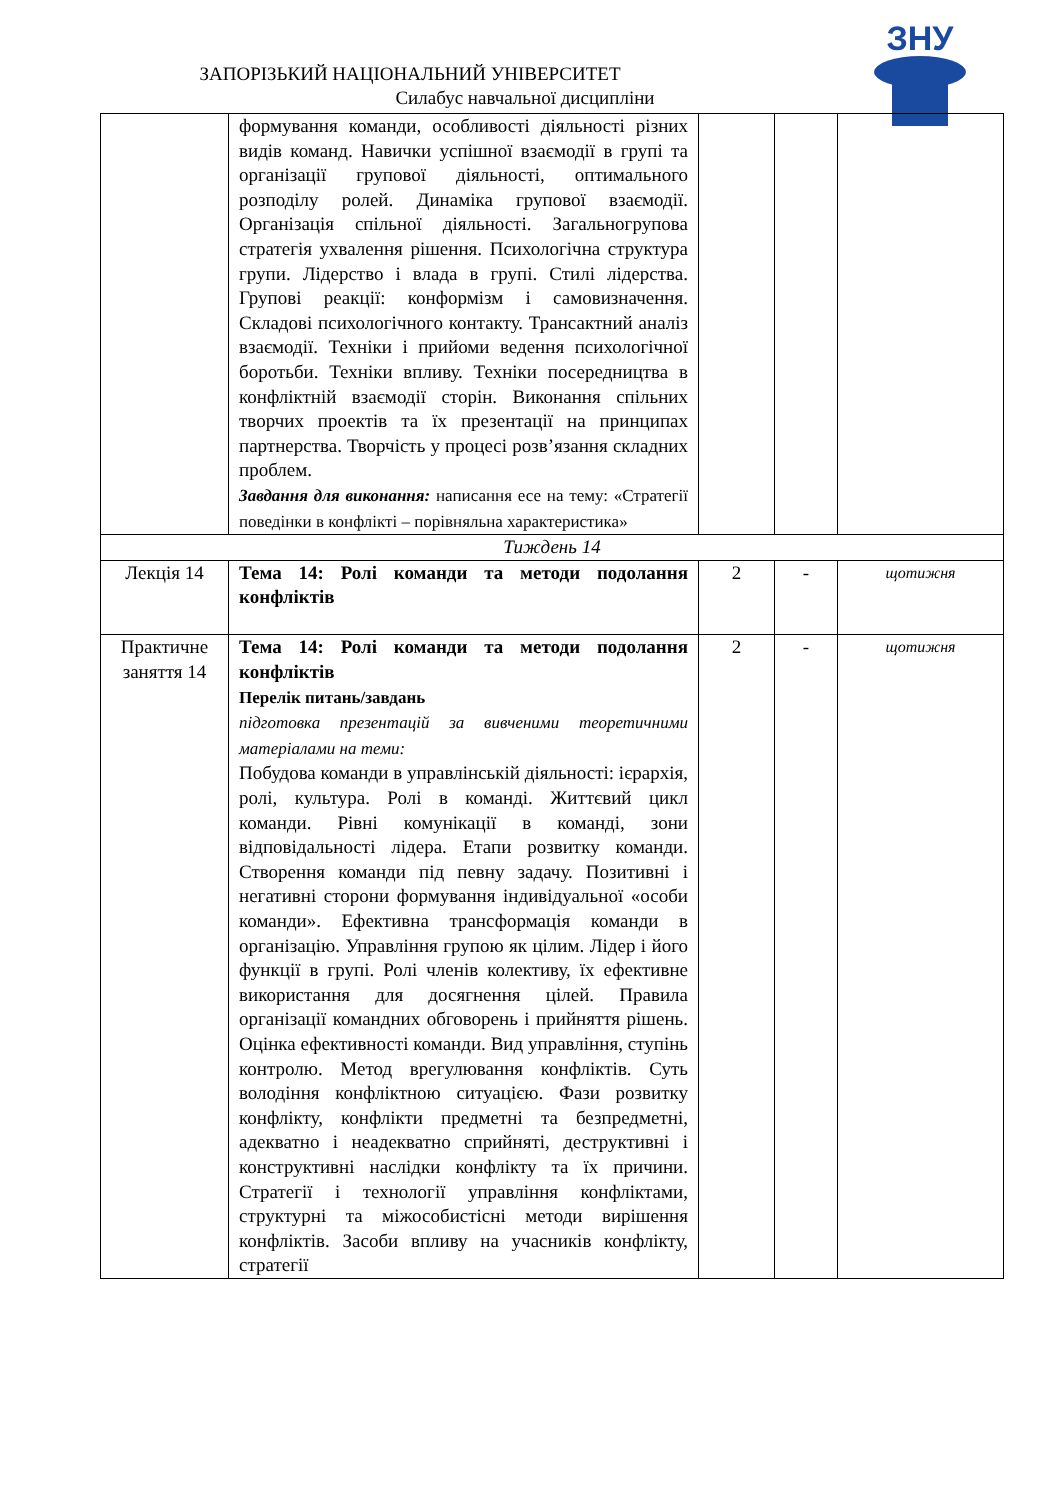ЗАПОРІЗЬКИЙ НАЦІОНАЛЬНИЙ УНІВЕРСИТЕТ
Силабус навчальної дисципліни
ЗНУ
| | формування команди, особливості діяльності різних видів команд. Навички успішної взаємодії в групі та організації групової діяльності, оптимального розподілу ролей. Динаміка групової взаємодії. Організація спільної діяльності. Загальногрупова стратегія ухвалення рішення. Психологічна структура групи. Лідерство і влада в групі. Стилі лідерства. Групові реакції: конформізм і самовизначення. Складові психологічного контакту. Трансактний аналіз взаємодії. Техніки і прийоми ведення психологічної боротьби. Техніки впливу. Техніки посередництва в конфліктній взаємодії сторін. Виконання спільних творчих проектів та їх презентації на принципах партнерства. Творчість у процесі розв’язання складних проблем. Завдання для виконання: написання есе на тему: «Стратегії поведінки в конфлікті – порівняльна характеристика» | | | |
| Тиждень 14 | | | | |
| Лекція 14 | Тема 14: Ролі команди та методи подолання конфліктів | 2 | - | щотижня |
| Практичне заняття 14 | Тема 14: Ролі команди та методи подолання конфліктів Перелік питань/завдань підготовка презентацій за вивченими теоретичними матеріалами на теми: Побудова команди в управлінській діяльності: ієрархія, ролі, культура. Ролі в команді. Життєвий цикл команди. Рівні комунікації в команді, зони відповідальності лідера. Етапи розвитку команди. Створення команди під певну задачу. Позитивні і негативні сторони формування індивідуальної «особи команди». Ефективна трансформація команди в організацію. Управління групою як цілим. Лідер і його функції в групі. Ролі членів колективу, їх ефективне використання для досягнення цілей. Правила організації командних обговорень і прийняття рішень. Оцінка ефективності команди. Вид управління, ступінь контролю. Метод врегулювання конфліктів. Суть володіння конфліктною ситуацією. Фази розвитку конфлікту, конфлікти предметні та безпредметні, адекватно і неадекватно сприйняті, деструктивні і конструктивні наслідки конфлікту та їх причини. Стратегії і технології управління конфліктами, структурні та міжособистісні методи вирішення конфліктів. Засоби впливу на учасників конфлікту, стратегії | 2 | - | щотижня |